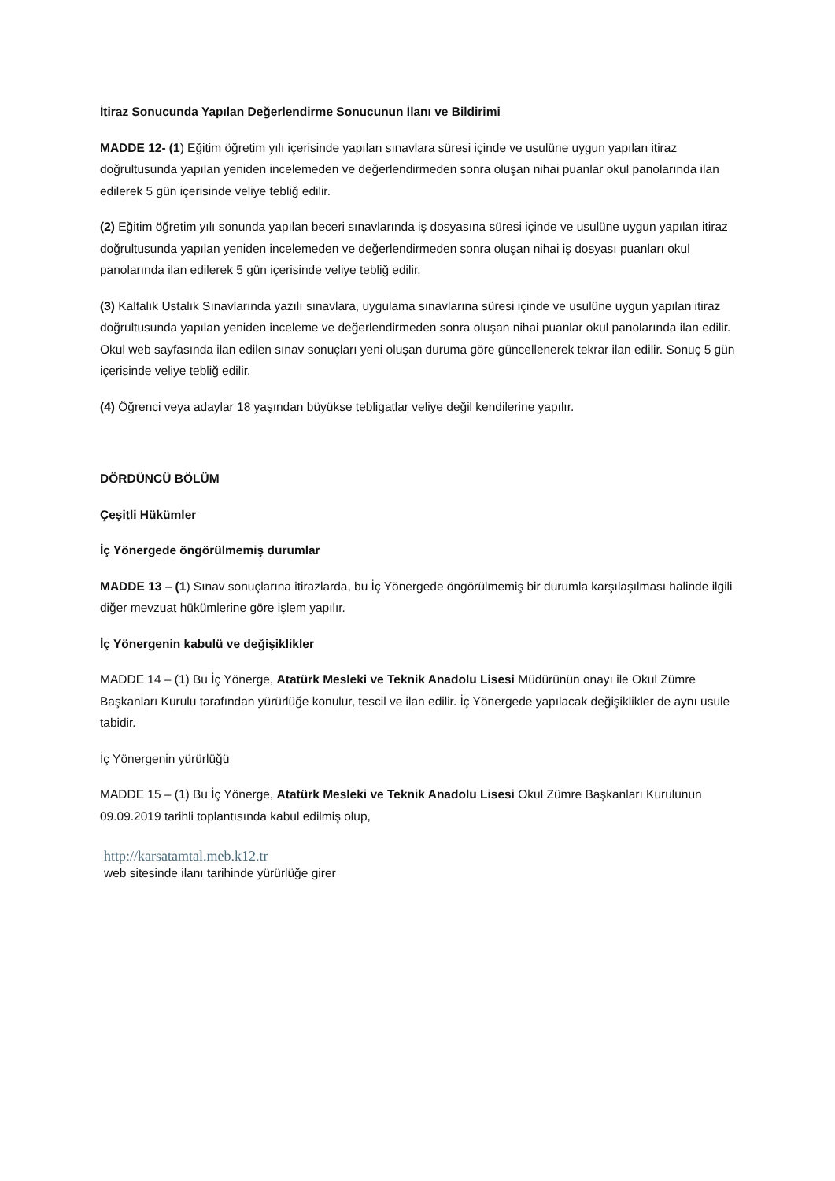İtiraz Sonucunda Yapılan Değerlendirme Sonucunun İlanı ve Bildirimi
MADDE 12- (1) Eğitim öğretim yılı içerisinde yapılan sınavlara süresi içinde ve usulüne uygun yapılan itiraz doğrultusunda yapılan yeniden incelemeden ve değerlendirmeden sonra oluşan nihai puanlar okul panolarında ilan edilerek 5 gün içerisinde veliye tebliğ edilir.
(2) Eğitim öğretim yılı sonunda yapılan beceri sınavlarında iş dosyasına süresi içinde ve usulüne uygun yapılan itiraz doğrultusunda yapılan yeniden incelemeden ve değerlendirmeden sonra oluşan nihai iş dosyası puanları okul panolarında ilan edilerek 5 gün içerisinde veliye tebliğ edilir.
(3) Kalfalık Ustalık Sınavlarında yazılı sınavlara, uygulama sınavlarına süresi içinde ve usulüne uygun yapılan itiraz doğrultusunda yapılan yeniden inceleme ve değerlendirmeden sonra oluşan nihai puanlar okul panolarında ilan edilir. Okul web sayfasında ilan edilen sınav sonuçları yeni oluşan duruma göre güncellenerek tekrar ilan edilir. Sonuç 5 gün içerisinde veliye tebliğ edilir.
(4) Öğrenci veya adaylar 18 yaşından büyükse tebligatlar veliye değil kendilerine yapılır.
DÖRDÜNCÜ BÖLÜM
Çeşitli Hükümler
İç Yönergede öngörülmemiş durumlar
MADDE 13 – (1) Sınav sonuçlarına itirazlarda, bu İç Yönergede öngörülmemiş bir durumla karşılaşılması halinde ilgili diğer mevzuat hükümlerine göre işlem yapılır.
İç Yönergenin kabulü ve değişiklikler
MADDE 14 – (1) Bu İç Yönerge, Atatürk Mesleki ve Teknik Anadolu Lisesi Müdürünün onayı ile Okul Zümre Başkanları Kurulu tarafından yürürlüğe konulur, tescil ve ilan edilir. İç Yönergede yapılacak değişiklikler de aynı usule tabidir.
İç Yönergenin yürürlüğü
MADDE 15 – (1) Bu İç Yönerge, Atatürk Mesleki ve Teknik Anadolu Lisesi Okul Zümre Başkanları Kurulunun 09.09.2019 tarihli toplantısında kabul edilmiş olup,
http://karsatamtal.meb.k12.tr
web sitesinde ilanı tarihinde yürürlüğe girer